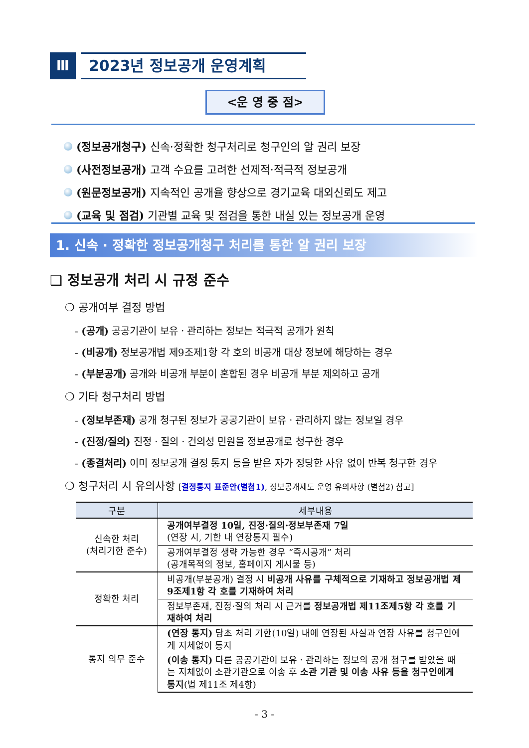Ⅲ
2023년 정보공개 운영계획
<운 영 중 점>
(정보공개청구) 신속·정확한 청구처리로 청구인의 알 권리 보장
(사전정보공개) 고객 수요를 고려한 선제적·적극적 정보공개
(원문정보공개) 지속적인 공개율 향상으로 경기교육 대외신뢰도 제고
(교육 및 점검) 기관별 교육 및 점검을 통한 내실 있는 정보공개 운영
1. 신속 · 정확한 정보공개청구 처리를 통한 알 권리 보장
❑ 정보공개 처리 시 규정 준수
❍ 공개여부 결정 방법
- (공개) 공공기관이 보유ㆍ관리하는 정보는 적극적 공개가 원칙
- (비공개) 정보공개법 제9조제1항 각 호의 비공개 대상 정보에 해당하는 경우
- (부분공개) 공개와 비공개 부분이 혼합된 경우 비공개 부분 제외하고 공개
❍ 기타 청구처리 방법
- (정보부존재) 공개 청구된 정보가 공공기관이 보유ㆍ관리하지 않는 정보일 경우
- (진정/질의) 진정ㆍ질의ㆍ건의성 민원을 정보공개로 청구한 경우
- (종결처리) 이미 정보공개 결정 통지 등을 받은 자가 정당한 사유 없이 반복 청구한 경우
❍ 청구처리 시 유의사항 [결정통지 표준안(별첨1), 정보공개제도 운영 유의사항 (별첨2) 참고]
| 구분 | 세부내용 |
| --- | --- |
| 신속한 처리 (처리기한 준수) | 공개여부결정 10일, 진정·질의·정보부존재 7일 (연장 시, 기한 내 연장통지 필수) |
| | 공개여부결정 생략 가능한 경우 “즉시공개” 처리 (공개목적의 정보, 홈페이지 게시물 등) |
| 정확한 처리 | 비공개(부분공개) 결정 시 비공개 사유를 구체적으로 기재하고 정보공개법 제9조제1항 각 호를 기재하여 처리 |
| | 정보부존재, 진정·질의 처리 시 근거를 정보공개법 제11조제5항 각 호를 기재하여 처리 |
| 통지 의무 준수 | (연장 통지) 당초 처리 기한(10일) 내에 연장된 사실과 연장 사유를 청구인에게 지체없이 통지 |
| | (이송 통지) 다른 공공기관이 보유ㆍ관리하는 정보의 공개 청구를 받았을 때는 지체없이 소관기관으로 이송 후 소관 기관 및 이송 사유 등을 청구인에게 통지 (법 제11조 제4항) |
- 3 -